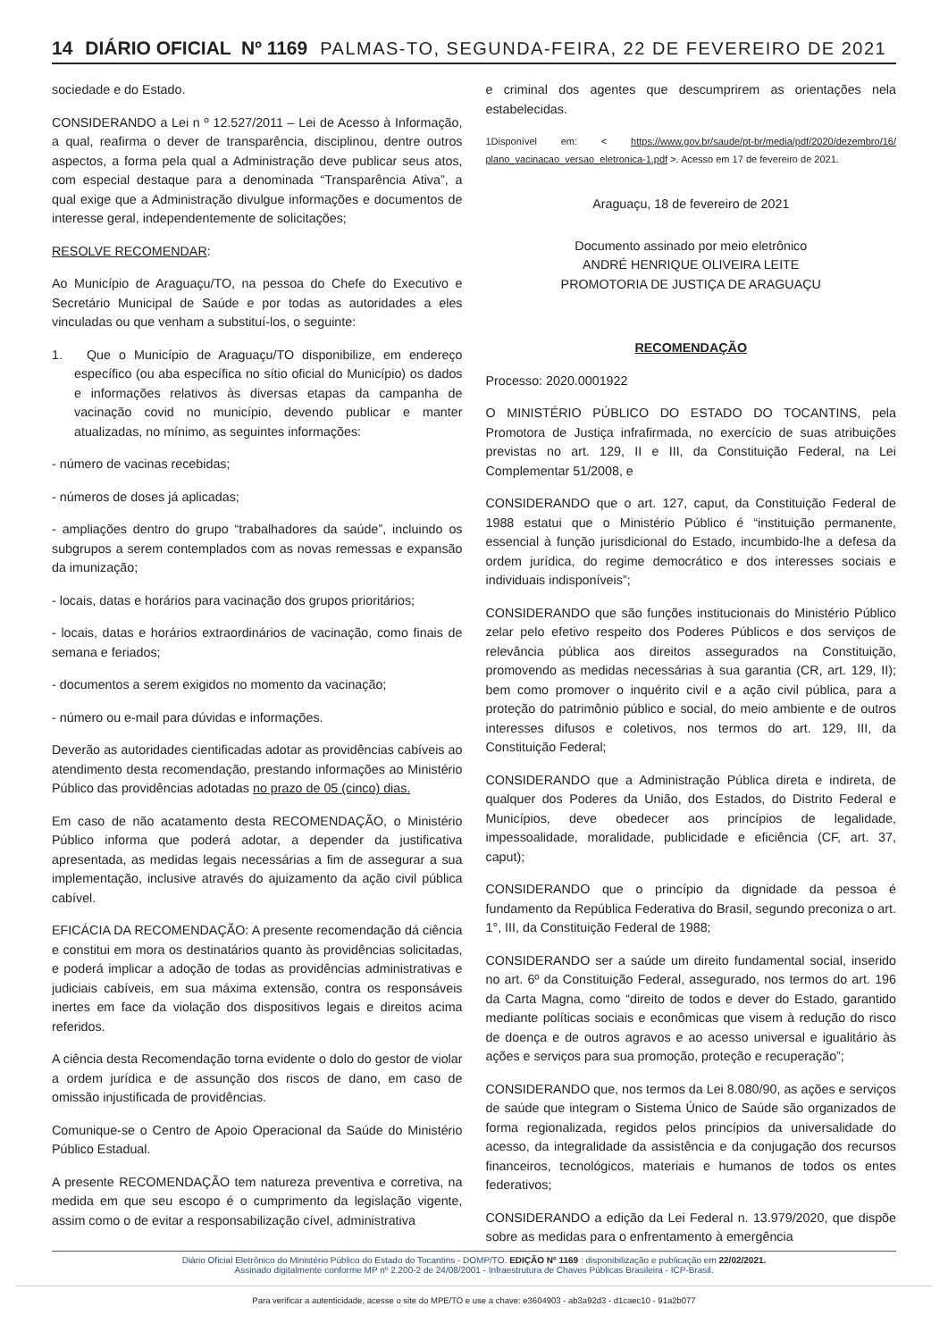14 DIÁRIO OFICIAL Nº 1169 PALMAS-TO, SEGUNDA-FEIRA, 22 DE FEVEREIRO DE 2021
sociedade e do Estado.
CONSIDERANDO a Lei n º 12.527/2011 – Lei de Acesso à Informação, a qual, reafirma o dever de transparência, disciplinou, dentre outros aspectos, a forma pela qual a Administração deve publicar seus atos, com especial destaque para a denominada “Transparência Ativa”, a qual exige que a Administração divulgue informações e documentos de interesse geral, independentemente de solicitações;
RESOLVE RECOMENDAR:
Ao Município de Araguaçu/TO, na pessoa do Chefe do Executivo e Secretário Municipal de Saúde e por todas as autoridades a eles vinculadas ou que venham a substituí-los, o seguinte:
1. Que o Município de Araguaçu/TO disponibilize, em endereço específico (ou aba específica no sítio oficial do Município) os dados e informações relativos às diversas etapas da campanha de vacinação covid no município, devendo publicar e manter atualizadas, no mínimo, as seguintes informações:
- número de vacinas recebidas;
- números de doses já aplicadas;
- ampliações dentro do grupo “trabalhadores da saúde”, incluindo os subgrupos a serem contemplados com as novas remessas e expansão da imunização;
- locais, datas e horários para vacinação dos grupos prioritários;
- locais, datas e horários extraordinários de vacinação, como finais de semana e feriados;
- documentos a serem exigidos no momento da vacinação;
- número ou e-mail para dúvidas e informações.
Deverão as autoridades cientificadas adotar as providências cabíveis ao atendimento desta recomendação, prestando informações ao Ministério Público das providências adotadas no prazo de 05 (cinco) dias.
Em caso de não acatamento desta RECOMENDAÇÃO, o Ministério Público informa que poderá adotar, a depender da justificativa apresentada, as medidas legais necessárias a fim de assegurar a sua implementação, inclusive através do ajuizamento da ação civil pública cabível.
EFICÁCIA DA RECOMENDAÇÃO: A presente recomendação dá ciência e constitui em mora os destinatários quanto às providências solicitadas, e poderá implicar a adoção de todas as providências administrativas e judiciais cabíveis, em sua máxima extensão, contra os responsáveis inertes em face da violação dos dispositivos legais e direitos acima referidos.
A ciência desta Recomendação torna evidente o dolo do gestor de violar a ordem jurídica e de assunção dos riscos de dano, em caso de omissão injustificada de providências.
Comunique-se o Centro de Apoio Operacional da Saúde do Ministério Público Estadual.
A presente RECOMENDAÇÃO tem natureza preventiva e corretiva, na medida em que seu escopo é o cumprimento da legislação vigente, assim como o de evitar a responsabilização cível, administrativa
e criminal dos agentes que descumprirem as orientações nela estabelecidas.
1Disponível em: < https://www.gov.br/saude/pt-br/media/pdf/2020/dezembro/16/ plano_vacinacao_versao_eletronica-1.pdf >. Acesso em 17 de fevereiro de 2021.
Araguaçu, 18 de fevereiro de 2021
Documento assinado por meio eletrônico
ANDRÉ HENRIQUE OLIVEIRA LEITE
PROMOTORIA DE JUSTIÇA DE ARAGUAÇU
RECOMENDAÇÃO
Processo: 2020.0001922
O MINISTÉRIO PÚBLICO DO ESTADO DO TOCANTINS, pela Promotora de Justiça infrafirmada, no exercício de suas atribuições previstas no art. 129, II e III, da Constituição Federal, na Lei Complementar 51/2008, e
CONSIDERANDO que o art. 127, caput, da Constituição Federal de 1988 estatui que o Ministério Público é “instituição permanente, essencial à função jurisdicional do Estado, incumbido-lhe a defesa da ordem jurídica, do regime democrático e dos interesses sociais e individuais indisponíveis”;
CONSIDERANDO que são funções institucionais do Ministério Público zelar pelo efetivo respeito dos Poderes Públicos e dos serviços de relevância pública aos direitos assegurados na Constituição, promovendo as medidas necessárias à sua garantia (CR, art. 129, II); bem como promover o inquérito civil e a ação civil pública, para a proteção do patrimônio público e social, do meio ambiente e de outros interesses difusos e coletivos, nos termos do art. 129, III, da Constituição Federal;
CONSIDERANDO que a Administração Pública direta e indireta, de qualquer dos Poderes da União, dos Estados, do Distrito Federal e Municípios, deve obedecer aos princípios de legalidade, impessoalidade, moralidade, publicidade e eficiência (CF, art. 37, caput);
CONSIDERANDO que o princípio da dignidade da pessoa é fundamento da República Federativa do Brasil, segundo preconiza o art. 1°, III, da Constituição Federal de 1988;
CONSIDERANDO ser a saúde um direito fundamental social, inserido no art. 6º da Constituição Federal, assegurado, nos termos do art. 196 da Carta Magna, como “direito de todos e dever do Estado, garantido mediante políticas sociais e econômicas que visem à redução do risco de doença e de outros agravos e ao acesso universal e igualitário às ações e serviços para sua promoção, proteção e recuperação”;
CONSIDERANDO que, nos termos da Lei 8.080/90, as ações e serviços de saúde que integram o Sistema Único de Saúde são organizados de forma regionalizada, regidos pelos princípios da universalidade do acesso, da integralidade da assistência e da conjugação dos recursos financeiros, tecnológicos, materiais e humanos de todos os entes federativos;
CONSIDERANDO a edição da Lei Federal n. 13.979/2020, que dispõe sobre as medidas para o enfrentamento à emergência
Diário Oficial Eletrônico do Ministério Público do Estado do Tocantins - DOMP/TO. EDIÇÃO Nº 1169 : disponibilização e publicação em 22/02/2021.
Assinado digitalmente conforme MP nº 2.200-2 de 24/08/2001 - Infraestrutura de Chaves Públicas Brasileira - ICP-Brasil.
Para verificar a autenticidade, acesse o site do MPE/TO e use a chave: e3604903 - ab3a92d3 - d1caec10 - 91a2b077